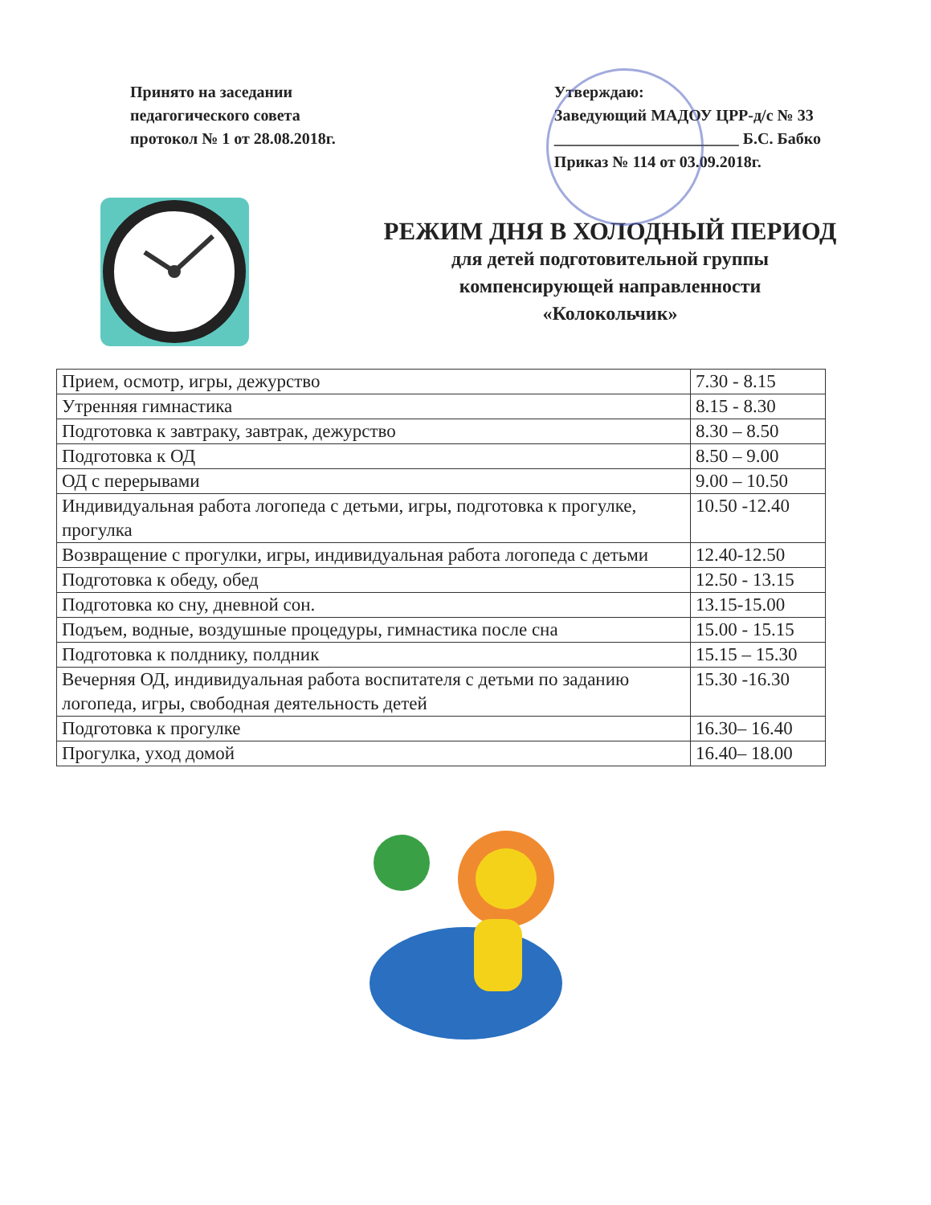Принято на заседании
педагогического совета
протокол № 1 от 28.08.2018г.
Утверждаю:
Заведующий МАДОУ ЦРР-д/с № 33
_______________________ Б.С. Бабко
Приказ № 114 от 03.09.2018г.
РЕЖИМ ДНЯ В ХОЛОДНЫЙ ПЕРИОД
для детей подготовительной группы
компенсирующей направленности
«Колокольчик»
| Прием, осмотр, игры, дежурство | 7.30 - 8.15 |
| Утренняя гимнастика | 8.15 - 8.30 |
| Подготовка к завтраку, завтрак, дежурство | 8.30 – 8.50 |
| Подготовка к ОД | 8.50 – 9.00 |
| ОД с перерывами | 9.00 – 10.50 |
| Индивидуальная работа логопеда с детьми, игры, подготовка к прогулке, прогулка | 10.50 -12.40 |
| Возвращение с прогулки, игры, индивидуальная работа логопеда с детьми | 12.40-12.50 |
| Подготовка к обеду, обед | 12.50 - 13.15 |
| Подготовка ко сну, дневной сон. | 13.15-15.00 |
| Подъем, водные, воздушные процедуры, гимнастика после сна | 15.00 - 15.15 |
| Подготовка к полднику, полдник | 15.15 – 15.30 |
| Вечерняя ОД, индивидуальная работа воспитателя с детьми по заданию логопеда, игры, свободная деятельность детей | 15.30 -16.30 |
| Подготовка к прогулке | 16.30– 16.40 |
| Прогулка, уход домой | 16.40– 18.00 |